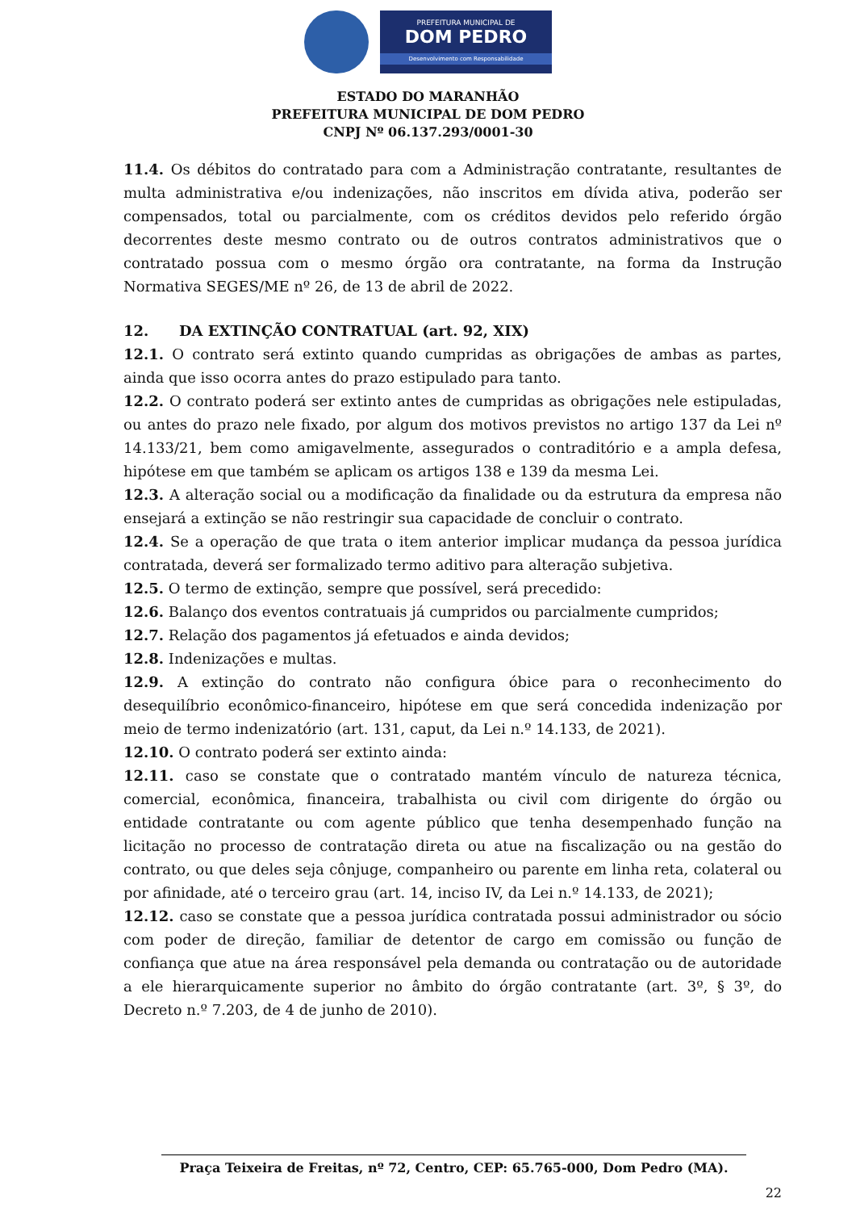PREFEITURA MUNICIPAL DE
DOM PEDRO
Desenvolvimento com Responsabilidade
ESTADO DO MARANHÃO
PREFEITURA MUNICIPAL DE DOM PEDRO
CNPJ Nº 06.137.293/0001-30
11.4. Os débitos do contratado para com a Administração contratante, resultantes de multa administrativa e/ou indenizações, não inscritos em dívida ativa, poderão ser compensados, total ou parcialmente, com os créditos devidos pelo referido órgão decorrentes deste mesmo contrato ou de outros contratos administrativos que o contratado possua com o mesmo órgão ora contratante, na forma da Instrução Normativa SEGES/ME nº 26, de 13 de abril de 2022.
12. DA EXTINÇÃO CONTRATUAL (art. 92, XIX)
12.1. O contrato será extinto quando cumpridas as obrigações de ambas as partes, ainda que isso ocorra antes do prazo estipulado para tanto.
12.2. O contrato poderá ser extinto antes de cumpridas as obrigações nele estipuladas, ou antes do prazo nele fixado, por algum dos motivos previstos no artigo 137 da Lei nº 14.133/21, bem como amigavelmente, assegurados o contraditório e a ampla defesa, hipótese em que também se aplicam os artigos 138 e 139 da mesma Lei.
12.3. A alteração social ou a modificação da finalidade ou da estrutura da empresa não ensejará a extinção se não restringir sua capacidade de concluir o contrato.
12.4. Se a operação de que trata o item anterior implicar mudança da pessoa jurídica contratada, deverá ser formalizado termo aditivo para alteração subjetiva.
12.5. O termo de extinção, sempre que possível, será precedido:
12.6. Balanço dos eventos contratuais já cumpridos ou parcialmente cumpridos;
12.7. Relação dos pagamentos já efetuados e ainda devidos;
12.8. Indenizações e multas.
12.9. A extinção do contrato não configura óbice para o reconhecimento do desequilíbrio econômico-financeiro, hipótese em que será concedida indenização por meio de termo indenizatório (art. 131, caput, da Lei n.º 14.133, de 2021).
12.10. O contrato poderá ser extinto ainda:
12.11. caso se constate que o contratado mantém vínculo de natureza técnica, comercial, econômica, financeira, trabalhista ou civil com dirigente do órgão ou entidade contratante ou com agente público que tenha desempenhado função na licitação no processo de contratação direta ou atue na fiscalização ou na gestão do contrato, ou que deles seja cônjuge, companheiro ou parente em linha reta, colateral ou por afinidade, até o terceiro grau (art. 14, inciso IV, da Lei n.º 14.133, de 2021);
12.12. caso se constate que a pessoa jurídica contratada possui administrador ou sócio com poder de direção, familiar de detentor de cargo em comissão ou função de confiança que atue na área responsável pela demanda ou contratação ou de autoridade a ele hierarquicamente superior no âmbito do órgão contratante (art. 3º, § 3º, do Decreto n.º 7.203, de 4 de junho de 2010).
Praça Teixeira de Freitas, nº 72, Centro, CEP: 65.765-000, Dom Pedro (MA).
22